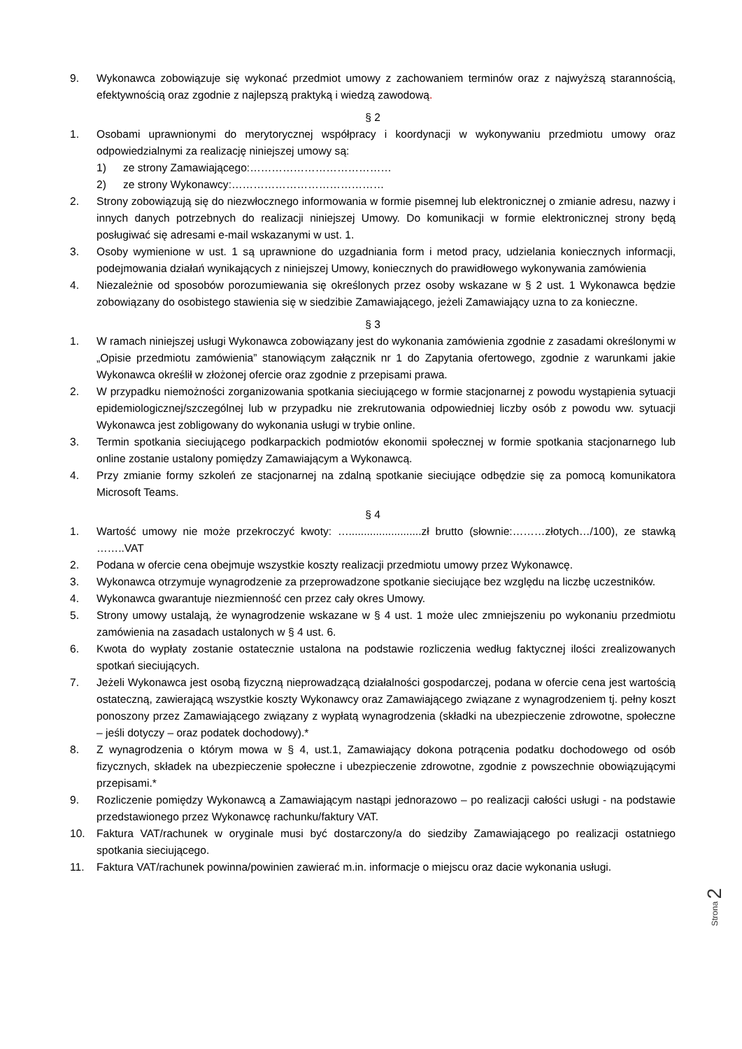9. Wykonawca zobowiązuje się wykonać przedmiot umowy z zachowaniem terminów oraz z najwyższą starannością, efektywnością oraz zgodnie z najlepszą praktyką i wiedzą zawodową.
§ 2
1. Osobami uprawnionymi do merytorycznej współpracy i koordynacji w wykonywaniu przedmiotu umowy oraz odpowiedzialnymi za realizację niniejszej umowy są:
1) ze strony Zamawiającego:…………………………………
2) ze strony Wykonawcy:……………………………………
2. Strony zobowiązują się do niezwłocznego informowania w formie pisemnej lub elektronicznej o zmianie adresu, nazwy i innych danych potrzebnych do realizacji niniejszej Umowy. Do komunikacji w formie elektronicznej strony będą posługiwać się adresami e-mail wskazanymi w ust. 1.
3. Osoby wymienione w ust. 1 są uprawnione do uzgadniania form i metod pracy, udzielania koniecznych informacji, podejmowania działań wynikających z niniejszej Umowy, koniecznych do prawidłowego wykonywania zamówienia
4. Niezależnie od sposobów porozumiewania się określonych przez osoby wskazane w § 2 ust. 1 Wykonawca będzie zobowiązany do osobistego stawienia się w siedzibie Zamawiającego, jeżeli Zamawiający uzna to za konieczne.
§ 3
1. W ramach niniejszej usługi Wykonawca zobowiązany jest do wykonania zamówienia zgodnie z zasadami określonymi w „Opisie przedmiotu zamówienia” stanowiącym załącznik nr 1 do Zapytania ofertowego, zgodnie z warunkami jakie Wykonawca określił w złożonej ofercie oraz zgodnie z przepisami prawa.
2. W przypadku niemożności zorganizowania spotkania sieciującego w formie stacjonarnej z powodu wystąpienia sytuacji epidemiologicznej/szczególnej lub w przypadku nie zrekrutowania odpowiedniej liczby osób z powodu ww. sytuacji Wykonawca jest zobligowany do wykonania usługi w trybie online.
3. Termin spotkania sieciującego podkarpackich podmiotów ekonomii społecznej w formie spotkania stacjonarnego lub online zostanie ustalony pomiędzy Zamawiającym a Wykonawcą.
4. Przy zmianie formy szkoleń ze stacjonarnej na zdalną spotkanie sieciujące odbędzie się za pomocą komunikatora Microsoft Teams.
§ 4
1. Wartość umowy nie może przekroczyć kwoty: …........................zł brutto (słownie:………złotych…/100), ze stawką ……..VAT
2. Podana w ofercie cena obejmuje wszystkie koszty realizacji przedmiotu umowy przez Wykonawcę.
3. Wykonawca otrzymuje wynagrodzenie za przeprowadzone spotkanie sieciujące bez względu na liczbę uczestników.
4. Wykonawca gwarantuje niezmienność cen przez cały okres Umowy.
5. Strony umowy ustalają, że wynagrodzenie wskazane w § 4 ust. 1 może ulec zmniejszeniu po wykonaniu przedmiotu zamówienia na zasadach ustalonych w § 4 ust. 6.
6. Kwota do wypłaty zostanie ostatecznie ustalona na podstawie rozliczenia według faktycznej ilości zrealizowanych spotkań sieciujących.
7. Jeżeli Wykonawca jest osobą fizyczną nieprowadzącą działalności gospodarczej, podana w ofercie cena jest wartością ostateczną, zawierającą wszystkie koszty Wykonawcy oraz Zamawiającego związane z wynagrodzeniem tj. pełny koszt ponoszony przez Zamawiającego związany z wypłatą wynagrodzenia (składki na ubezpieczenie zdrowotne, społeczne – jeśli dotyczy – oraz podatek dochodowy).*
8. Z wynagrodzenia o którym mowa w § 4, ust.1, Zamawiający dokona potrącenia podatku dochodowego od osób fizycznych, składek na ubezpieczenie społeczne i ubezpieczenie zdrowotne, zgodnie z powszechnie obowiązującymi przepisami.*
9. Rozliczenie pomiędzy Wykonawcą a Zamawiającym nastąpi jednorazowo – po realizacji całości usługi - na podstawie przedstawionego przez Wykonawcę rachunku/faktury VAT.
10. Faktura VAT/rachunek w oryginale musi być dostarczony/a do siedziby Zamawiającego po realizacji ostatniego spotkania sieciującego.
11. Faktura VAT/rachunek powinna/powinien zawierać m.in. informacje o miejscu oraz dacie wykonania usługi.
Strona 2